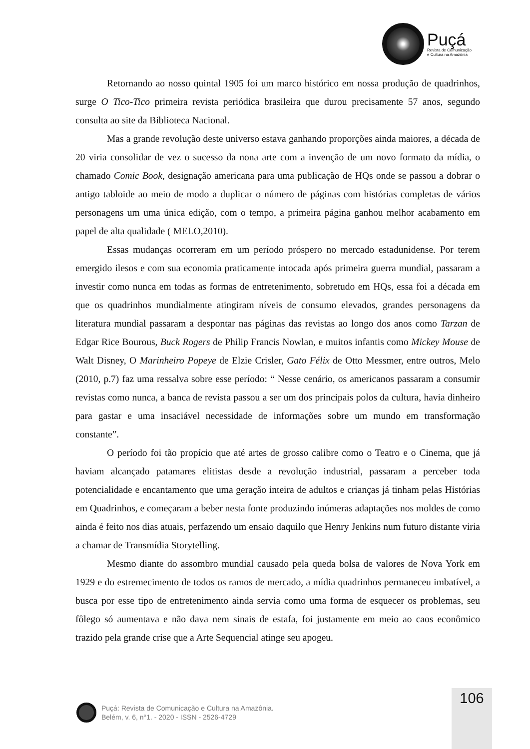Puçá
Revista de Comunicação
e Cultura na Amazônia
Retornando ao nosso quintal 1905 foi um marco histórico em nossa produção de quadrinhos, surge O Tico-Tico primeira revista periódica brasileira que durou precisamente 57 anos, segundo consulta ao site da Biblioteca Nacional.
Mas a grande revolução deste universo estava ganhando proporções ainda maiores, a década de 20 viria consolidar de vez o sucesso da nona arte com a invenção de um novo formato da mídia, o chamado Comic Book, designação americana para uma publicação de HQs onde se passou a dobrar o antigo tabloide ao meio de modo a duplicar o número de páginas com histórias completas de vários personagens um uma única edição, com o tempo, a primeira página ganhou melhor acabamento em papel de alta qualidade ( MELO,2010).
Essas mudanças ocorreram em um período próspero no mercado estadunidense. Por terem emergido ilesos e com sua economia praticamente intocada após primeira guerra mundial, passaram a investir como nunca em todas as formas de entretenimento, sobretudo em HQs, essa foi a década em que os quadrinhos mundialmente atingiram níveis de consumo elevados, grandes personagens da literatura mundial passaram a despontar nas páginas das revistas ao longo dos anos como Tarzan de Edgar Rice Bourous, Buck Rogers de Philip Francis Nowlan, e muitos infantis como Mickey Mouse de Walt Disney, O Marinheiro Popeye de Elzie Crisler, Gato Félix de Otto Messmer, entre outros, Melo (2010, p.7) faz uma ressalva sobre esse período: “ Nesse cenário, os americanos passaram a consumir revistas como nunca, a banca de revista passou a ser um dos principais polos da cultura, havia dinheiro para gastar e uma insaciável necessidade de informações sobre um mundo em transformação constante”.
O período foi tão propício que até artes de grosso calibre como o Teatro e o Cinema, que já haviam alcançado patamares elitistas desde a revolução industrial, passaram a perceber toda potencialidade e encantamento que uma geração inteira de adultos e crianças já tinham pelas Histórias em Quadrinhos, e começaram a beber nesta fonte produzindo inúmeras adaptações nos moldes de como ainda é feito nos dias atuais, perfazendo um ensaio daquilo que Henry Jenkins num futuro distante viria a chamar de Transmídia Storytelling.
Mesmo diante do assombro mundial causado pela queda bolsa de valores de Nova York em 1929 e do estremecimento de todos os ramos de mercado, a mídia quadrinhos permaneceu imbatível, a busca por esse tipo de entretenimento ainda servia como uma forma de esquecer os problemas, seu fôlego só aumentava e não dava nem sinais de estafa, foi justamente em meio ao caos econômico trazido pela grande crise que a Arte Sequencial atinge seu apogeu.
106
Puçá: Revista de Comunicação e Cultura na Amazônia.
Belém, v. 6, n°1. - 2020 - ISSN - 2526-4729